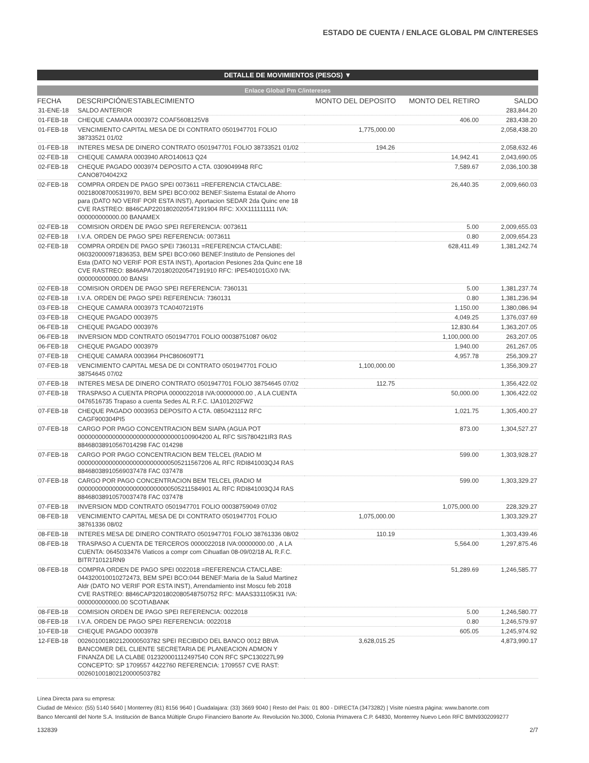ESTADO DE CUENTA / ENLACE GLOBAL PM C/INTERESES
DETALLE DE MOVIMIENTOS (PESOS) ▼
Enlace Global Pm C/intereses
| FECHA | DESCRIPCIÓN/ESTABLECIMIENTO | MONTO DEL DEPOSITO | MONTO DEL RETIRO | SALDO |
| --- | --- | --- | --- | --- |
| 31-ENE-18 | SALDO ANTERIOR | | | 283,844.20 |
| 01-FEB-18 | CHEQUE CAMARA 0003972 COAF5608125V8 | | 406.00 | 283,438.20 |
| 01-FEB-18 | VENCIMIENTO CAPITAL MESA DE DI CONTRATO 0501947701 FOLIO 38733521 01/02 | 1,775,000.00 | | 2,058,438.20 |
| 01-FEB-18 | INTERES MESA DE DINERO CONTRATO 0501947701 FOLIO 38733521 01/02 | 194.26 | | 2,058,632.46 |
| 02-FEB-18 | CHEQUE CAMARA 0003940 ARO140613 Q24 | | 14,942.41 | 2,043,690.05 |
| 02-FEB-18 | CHEQUE PAGADO 0003974 DEPOSITO A CTA. 0309049948 RFC CANO8704042X2 | | 7,589.67 | 2,036,100.38 |
| 02-FEB-18 | COMPRA ORDEN DE PAGO SPEI 0073611 =REFERENCIA CTA/CLABE: 002180087005319970, BEM SPEI BCO:002 BENEF:Sistema Estatal de Ahorro para (DATO NO VERIF POR ESTA INST), Aportacion SEDAR 2da Quinc ene 18 CVE RASTREO: 8846CAP2201802020547191904 RFC: XXX111111111 IVA: 000000000000.00 BANAMEX | | 26,440.35 | 2,009,660.03 |
| 02-FEB-18 | COMISION ORDEN DE PAGO SPEI REFERENCIA: 0073611 | | 5.00 | 2,009,655.03 |
| 02-FEB-18 | I.V.A. ORDEN DE PAGO SPEI REFERENCIA: 0073611 | | 0.80 | 2,009,654.23 |
| 02-FEB-18 | COMPRA ORDEN DE PAGO SPEI 7360131 =REFERENCIA CTA/CLABE: 060320000971836353, BEM SPEI BCO:060 BENEF:Instituto de Pensiones del Esta (DATO NO VERIF POR ESTA INST), Aportacion Pesiones 2da Quinc ene 18 CVE RASTREO: 8846APA7201802020547191910 RFC: IPE540101GX0 IVA: 000000000000.00 BANSI | | 628,411.49 | 1,381,242.74 |
| 02-FEB-18 | COMISION ORDEN DE PAGO SPEI REFERENCIA: 7360131 | | 5.00 | 1,381,237.74 |
| 02-FEB-18 | I.V.A. ORDEN DE PAGO SPEI REFERENCIA: 7360131 | | 0.80 | 1,381,236.94 |
| 03-FEB-18 | CHEQUE CAMARA 0003973 TCA0407219T6 | | 1,150.00 | 1,380,086.94 |
| 03-FEB-18 | CHEQUE PAGADO 0003975 | | 4,049.25 | 1,376,037.69 |
| 06-FEB-18 | CHEQUE PAGADO 0003976 | | 12,830.64 | 1,363,207.05 |
| 06-FEB-18 | INVERSION MDD CONTRATO 0501947701 FOLIO 00038751087 06/02 | | 1,100,000.00 | 263,207.05 |
| 06-FEB-18 | CHEQUE PAGADO 0003979 | | 1,940.00 | 261,267.05 |
| 07-FEB-18 | CHEQUE CAMARA 0003964 PHC860609T71 | | 4,957.78 | 256,309.27 |
| 07-FEB-18 | VENCIMIENTO CAPITAL MESA DE DI CONTRATO 0501947701 FOLIO 38754645 07/02 | 1,100,000.00 | | 1,356,309.27 |
| 07-FEB-18 | INTERES MESA DE DINERO CONTRATO 0501947701 FOLIO 38754645 07/02 | 112.75 | | 1,356,422.02 |
| 07-FEB-18 | TRASPASO A CUENTA PROPIA 0000022018 IVA:00000000.00 , A LA CUENTA 0476516735 Trapaso a cuenta Sedes AL R.F.C. IJA101202FW2 | | 50,000.00 | 1,306,422.02 |
| 07-FEB-18 | CHEQUE PAGADO 0003953 DEPOSITO A CTA. 0850421112 RFC CAGF900304PI5 | | 1,021.75 | 1,305,400.27 |
| 07-FEB-18 | CARGO POR PAGO CONCENTRACION BEM SIAPA (AGUA POT 000000000000000000000000000000100904200 AL RFC SIS780421IR3 RAS 88468038910567014298 FAC 014298 | | 873.00 | 1,304,527.27 |
| 07-FEB-18 | CARGO POR PAGO CONCENTRACION BEM TELCEL (RADIO M 000000000000000000000000000505211567206 AL RFC RDI841003QJ4 RAS 88468038910569037478 FAC 037478 | | 599.00 | 1,303,928.27 |
| 07-FEB-18 | CARGO POR PAGO CONCENTRACION BEM TELCEL (RADIO M 000000000000000000000000000505211584901 AL RFC RDI841003QJ4 RAS 88468038910570037478 FAC 037478 | | 599.00 | 1,303,329.27 |
| 07-FEB-18 | INVERSION MDD CONTRATO 0501947701 FOLIO 00038759049 07/02 | | 1,075,000.00 | 228,329.27 |
| 08-FEB-18 | VENCIMIENTO CAPITAL MESA DE DI CONTRATO 0501947701 FOLIO 38761336 08/02 | 1,075,000.00 | | 1,303,329.27 |
| 08-FEB-18 | INTERES MESA DE DINERO CONTRATO 0501947701 FOLIO 38761336 08/02 | 110.19 | | 1,303,439.46 |
| 08-FEB-18 | TRASPASO A CUENTA DE TERCEROS 0000022018 IVA:00000000.00 , A LA CUENTA: 0645033476 Viaticos a compr com Cihuatlan 08-09/02/18 AL R.F.C. BITR710121RN9 | | 5,564.00 | 1,297,875.46 |
| 08-FEB-18 | COMPRA ORDEN DE PAGO SPEI 0022018 =REFERENCIA CTA/CLABE: 044320010010272473, BEM SPEI BCO:044 BENEF:Maria de la Salud Martinez Aldr (DATO NO VERIF POR ESTA INST), Arrendamiento inst Moscu feb 2018 CVE RASTREO: 8846CAP3201802080548750752 RFC: MAAS331105K31 IVA: 000000000000.00 SCOTIABANK | | 51,289.69 | 1,246,585.77 |
| 08-FEB-18 | COMISION ORDEN DE PAGO SPEI REFERENCIA: 0022018 | | 5.00 | 1,246,580.77 |
| 08-FEB-18 | I.V.A. ORDEN DE PAGO SPEI REFERENCIA: 0022018 | | 0.80 | 1,246,579.97 |
| 10-FEB-18 | CHEQUE PAGADO 0003978 | | 605.05 | 1,245,974.92 |
| 12-FEB-18 | 002601001802120000503782 SPEI RECIBIDO DEL BANCO 0012 BBVA BANCOMER DEL CLIENTE SECRETARIA DE PLANEACION ADMON Y FINANZA DE LA CLABE 012320001112497540 CON RFC SPC130227L99 CONCEPTO: SP 1709557 4422760 REFERENCIA: 1709557 CVE RAST: 002601001802120000503782 | 3,628,015.25 | | 4,873,990.17 |
Línea Directa para su empresa:
Ciudad de México: (55) 5140 5640 | Monterrey (81) 8156 9640 | Guadalajara: (33) 3669 9040 | Resto del País: 01 800 - DIRECTA (3473282) | Visite núestra página: www.banorte.com
Banco Mercantil del Norte S.A. Institución de Banca Múltiple Grupo Financiero Banorte Av. Revolución No.3000, Colonia Primavera C.P. 64830, Monterrey Nuevo León RFC BMN9302099277
132839 2/7